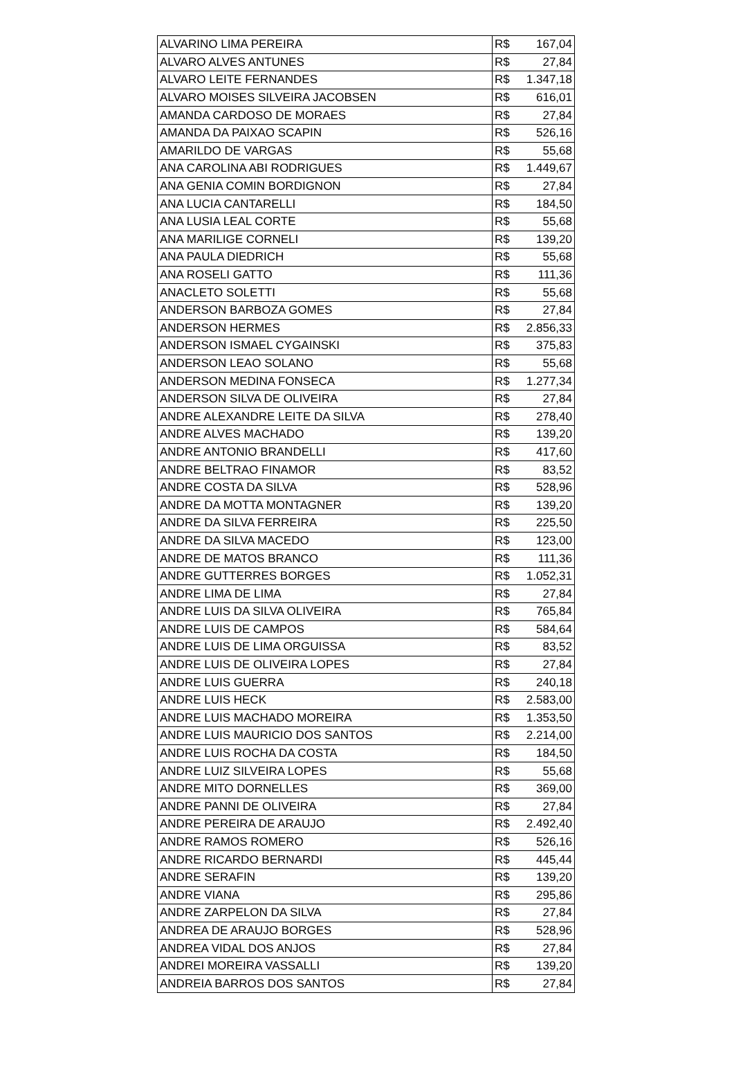| ALVARINO LIMA PEREIRA | R$ 167,04 |
| ALVARO ALVES ANTUNES | R$ 27,84 |
| ALVARO LEITE FERNANDES | R$ 1.347,18 |
| ALVARO MOISES SILVEIRA JACOBSEN | R$ 616,01 |
| AMANDA CARDOSO DE MORAES | R$ 27,84 |
| AMANDA DA PAIXAO SCAPIN | R$ 526,16 |
| AMARILDO DE VARGAS | R$ 55,68 |
| ANA CAROLINA ABI RODRIGUES | R$ 1.449,67 |
| ANA GENIA COMIN BORDIGNON | R$ 27,84 |
| ANA LUCIA CANTARELLI | R$ 184,50 |
| ANA LUSIA LEAL CORTE | R$ 55,68 |
| ANA MARILIGE CORNELI | R$ 139,20 |
| ANA PAULA DIEDRICH | R$ 55,68 |
| ANA ROSELI GATTO | R$ 111,36 |
| ANACLETO SOLETTI | R$ 55,68 |
| ANDERSON BARBOZA GOMES | R$ 27,84 |
| ANDERSON HERMES | R$ 2.856,33 |
| ANDERSON ISMAEL CYGAINSKI | R$ 375,83 |
| ANDERSON LEAO SOLANO | R$ 55,68 |
| ANDERSON MEDINA FONSECA | R$ 1.277,34 |
| ANDERSON SILVA DE OLIVEIRA | R$ 27,84 |
| ANDRE ALEXANDRE LEITE DA SILVA | R$ 278,40 |
| ANDRE ALVES MACHADO | R$ 139,20 |
| ANDRE ANTONIO BRANDELLI | R$ 417,60 |
| ANDRE BELTRAO FINAMOR | R$ 83,52 |
| ANDRE COSTA DA SILVA | R$ 528,96 |
| ANDRE DA MOTTA MONTAGNER | R$ 139,20 |
| ANDRE DA SILVA FERREIRA | R$ 225,50 |
| ANDRE DA SILVA MACEDO | R$ 123,00 |
| ANDRE DE MATOS BRANCO | R$ 111,36 |
| ANDRE GUTTERRES BORGES | R$ 1.052,31 |
| ANDRE LIMA DE LIMA | R$ 27,84 |
| ANDRE LUIS DA SILVA OLIVEIRA | R$ 765,84 |
| ANDRE LUIS DE CAMPOS | R$ 584,64 |
| ANDRE LUIS DE LIMA ORGUISSA | R$ 83,52 |
| ANDRE LUIS DE OLIVEIRA LOPES | R$ 27,84 |
| ANDRE LUIS GUERRA | R$ 240,18 |
| ANDRE LUIS HECK | R$ 2.583,00 |
| ANDRE LUIS MACHADO MOREIRA | R$ 1.353,50 |
| ANDRE LUIS MAURICIO DOS SANTOS | R$ 2.214,00 |
| ANDRE LUIS ROCHA DA COSTA | R$ 184,50 |
| ANDRE LUIZ SILVEIRA LOPES | R$ 55,68 |
| ANDRE MITO DORNELLES | R$ 369,00 |
| ANDRE PANNI DE OLIVEIRA | R$ 27,84 |
| ANDRE PEREIRA DE ARAUJO | R$ 2.492,40 |
| ANDRE RAMOS ROMERO | R$ 526,16 |
| ANDRE RICARDO BERNARDI | R$ 445,44 |
| ANDRE SERAFIN | R$ 139,20 |
| ANDRE VIANA | R$ 295,86 |
| ANDRE ZARPELON DA SILVA | R$ 27,84 |
| ANDREA DE ARAUJO BORGES | R$ 528,96 |
| ANDREA VIDAL DOS ANJOS | R$ 27,84 |
| ANDREI MOREIRA VASSALLI | R$ 139,20 |
| ANDREIA BARROS DOS SANTOS | R$ 27,84 |